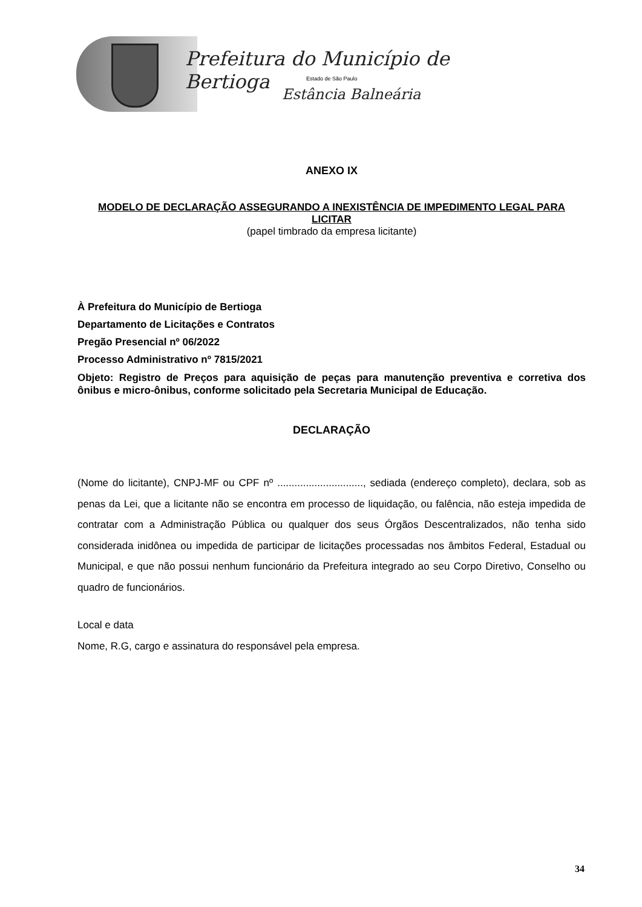Prefeitura do Município de Bertioga
Estado de São Paulo
Estância Balneária
ANEXO IX
MODELO DE DECLARAÇÃO ASSEGURANDO A INEXISTÊNCIA DE IMPEDIMENTO LEGAL PARA LICITAR
(papel timbrado da empresa licitante)
À Prefeitura do Município de Bertioga
Departamento de Licitações e Contratos
Pregão Presencial nº 06/2022
Processo Administrativo nº 7815/2021
Objeto: Registro de Preços para aquisição de peças para manutenção preventiva e corretiva dos ônibus e micro-ônibus, conforme solicitado pela Secretaria Municipal de Educação.
DECLARAÇÃO
(Nome do licitante), CNPJ-MF ou CPF nº .............................., sediada (endereço completo), declara, sob as penas da Lei, que a licitante não se encontra em processo de liquidação, ou falência, não esteja impedida de contratar com a Administração Pública ou qualquer dos seus Órgãos Descentralizados, não tenha sido considerada inidônea ou impedida de participar de licitações processadas nos âmbitos Federal, Estadual ou Municipal, e que não possui nenhum funcionário da Prefeitura integrado ao seu Corpo Diretivo, Conselho ou quadro de funcionários.
Local e data
Nome, R.G, cargo e assinatura do responsável pela empresa.
34